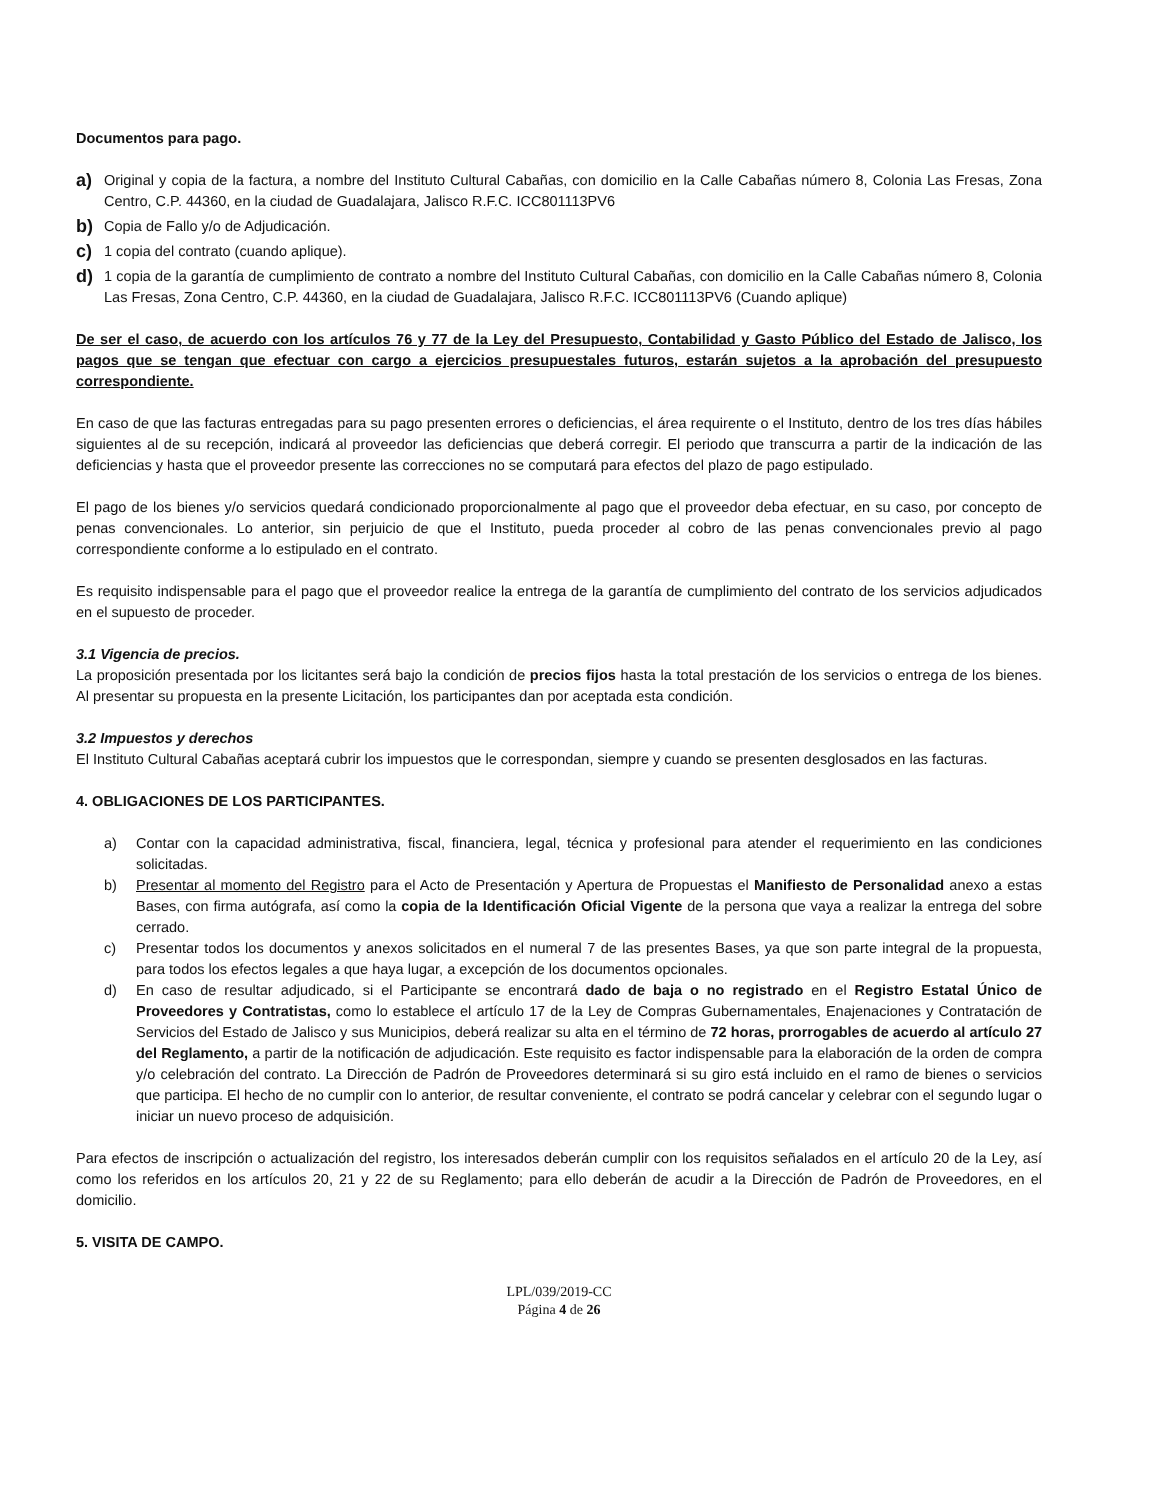Documentos para pago.
a) Original y copia de la factura, a nombre del Instituto Cultural Cabañas, con domicilio en la Calle Cabañas número 8, Colonia Las Fresas, Zona Centro, C.P. 44360, en la ciudad de Guadalajara, Jalisco R.F.C. ICC801113PV6
b) Copia de Fallo y/o de Adjudicación.
c) 1 copia del contrato (cuando aplique).
d) 1 copia de la garantía de cumplimiento de contrato a nombre del Instituto Cultural Cabañas, con domicilio en la Calle Cabañas número 8, Colonia Las Fresas, Zona Centro, C.P. 44360, en la ciudad de Guadalajara, Jalisco R.F.C. ICC801113PV6 (Cuando aplique)
De ser el caso, de acuerdo con los artículos 76 y 77 de la Ley del Presupuesto, Contabilidad y Gasto Público del Estado de Jalisco, los pagos que se tengan que efectuar con cargo a ejercicios presupuestales futuros, estarán sujetos a la aprobación del presupuesto correspondiente.
En caso de que las facturas entregadas para su pago presenten errores o deficiencias, el área requirente o el Instituto, dentro de los tres días hábiles siguientes al de su recepción, indicará al proveedor las deficiencias que deberá corregir. El periodo que transcurra a partir de la indicación de las deficiencias y hasta que el proveedor presente las correcciones no se computará para efectos del plazo de pago estipulado.
El pago de los bienes y/o servicios quedará condicionado proporcionalmente al pago que el proveedor deba efectuar, en su caso, por concepto de penas convencionales. Lo anterior, sin perjuicio de que el Instituto, pueda proceder al cobro de las penas convencionales previo al pago correspondiente conforme a lo estipulado en el contrato.
Es requisito indispensable para el pago que el proveedor realice la entrega de la garantía de cumplimiento del contrato de los servicios adjudicados en el supuesto de proceder.
3.1 Vigencia de precios.
La proposición presentada por los licitantes será bajo la condición de precios fijos hasta la total prestación de los servicios o entrega de los bienes. Al presentar su propuesta en la presente Licitación, los participantes dan por aceptada esta condición.
3.2 Impuestos y derechos
El Instituto Cultural Cabañas aceptará cubrir los impuestos que le correspondan, siempre y cuando se presenten desglosados en las facturas.
4. OBLIGACIONES DE LOS PARTICIPANTES.
a) Contar con la capacidad administrativa, fiscal, financiera, legal, técnica y profesional para atender el requerimiento en las condiciones solicitadas.
b) Presentar al momento del Registro para el Acto de Presentación y Apertura de Propuestas el Manifiesto de Personalidad anexo a estas Bases, con firma autógrafa, así como la copia de la Identificación Oficial Vigente de la persona que vaya a realizar la entrega del sobre cerrado.
c) Presentar todos los documentos y anexos solicitados en el numeral 7 de las presentes Bases, ya que son parte integral de la propuesta, para todos los efectos legales a que haya lugar, a excepción de los documentos opcionales.
d) En caso de resultar adjudicado, si el Participante se encontrará dado de baja o no registrado en el Registro Estatal Único de Proveedores y Contratistas, como lo establece el artículo 17 de la Ley de Compras Gubernamentales, Enajenaciones y Contratación de Servicios del Estado de Jalisco y sus Municipios, deberá realizar su alta en el término de 72 horas, prorrogables de acuerdo al artículo 27 del Reglamento, a partir de la notificación de adjudicación. Este requisito es factor indispensable para la elaboración de la orden de compra y/o celebración del contrato. La Dirección de Padrón de Proveedores determinará si su giro está incluido en el ramo de bienes o servicios que participa. El hecho de no cumplir con lo anterior, de resultar conveniente, el contrato se podrá cancelar y celebrar con el segundo lugar o iniciar un nuevo proceso de adquisición.
Para efectos de inscripción o actualización del registro, los interesados deberán cumplir con los requisitos señalados en el artículo 20 de la Ley, así como los referidos en los artículos 20, 21 y 22 de su Reglamento; para ello deberán de acudir a la Dirección de Padrón de Proveedores, en el domicilio.
5. VISITA DE CAMPO.
LPL/039/2019-CC
Página 4 de 26